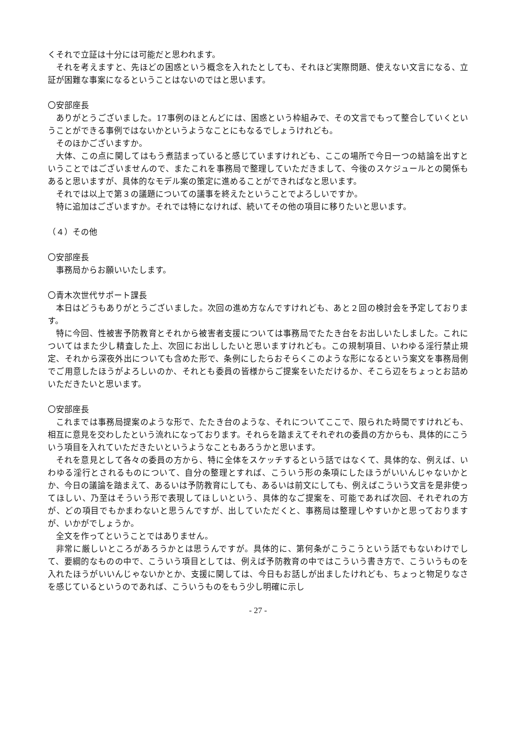くそれで立証は十分には可能だと思われます。
それを考えますと、先ほどの困惑という概念を入れたとしても、それほど実際問題、使えない文言になる、立証が困難な事案になるということはないのではと思います。
〇安部座長
ありがとうございました。17事例のほとんどには、困惑という枠組みで、その文言でもって整合していくということができる事例ではないかというようなことにもなるでしょうけれども。
そのほかございますか。
大体、この点に関してはもう煮詰まっていると感じていますけれども、ここの場所で今日一つの結論を出すということではございませんので、またこれを事務局で整理していただきまして、今後のスケジュールとの関係もあると思いますが、具体的なモデル案の策定に進めることができればなと思います。
それでは以上で第３の議題についての議事を終えたということでよろしいですか。
特に追加はございますか。それでは特になければ、続いてその他の項目に移りたいと思います。
（４）その他
〇安部座長
事務局からお願いいたします。
〇青木次世代サポート課長
本日はどうもありがとうございました。次回の進め方なんですけれども、あと２回の検討会を予定しております。
特に今回、性被害予防教育とそれから被害者支援については事務局でたたき台をお出しいたしました。これについてはまた少し精査した上、次回にお出ししたいと思いますけれども。この規制項目、いわゆる淫行禁止規定、それから深夜外出についても含めた形で、条例にしたらおそらくこのような形になるという案文を事務局側でご用意したほうがよろしいのか、それとも委員の皆様からご提案をいただけるか、そこら辺をちょっとお詰めいただきたいと思います。
〇安部座長
これまでは事務局提案のような形で、たたき台のような、それについてここで、限られた時間ですけれども、相互に意見を交わしたという流れになっております。それらを踏まえてそれぞれの委員の方からも、具体的にこういう項目を入れていただきたいというようなこともあろうかと思います。
それを意見として各々の委員の方から、特に全体をスケッチするという話ではなくて、具体的な、例えば、いわゆる淫行とされるものについて、自分の整理とすれば、こういう形の条項にしたほうがいいんじゃないかとか、今日の議論を踏まえて、あるいは予防教育にしても、あるいは前文にしても、例えばこういう文言を是非使ってほしい、乃至はそういう形で表現してほしいという、具体的なご提案を、可能であれば次回、それぞれの方が、どの項目でもかまわないと思うんですが、出していただくと、事務局は整理しやすいかと思っておりますが、いかがでしょうか。
全文を作ってということではありません。
非常に厳しいところがあろうかとは思うんですが。具体的に、第何条がこうこうという話でもないわけでして、要綱的なものの中で、こういう項目としては、例えば予防教育の中ではこういう書き方で、こういうものを入れたほうがいいんじゃないかとか、支援に関しては、今日もお話しが出ましたけれども、ちょっと物足りなさを感じているというのであれば、こういうものをもう少し明確に示し
- 27 -